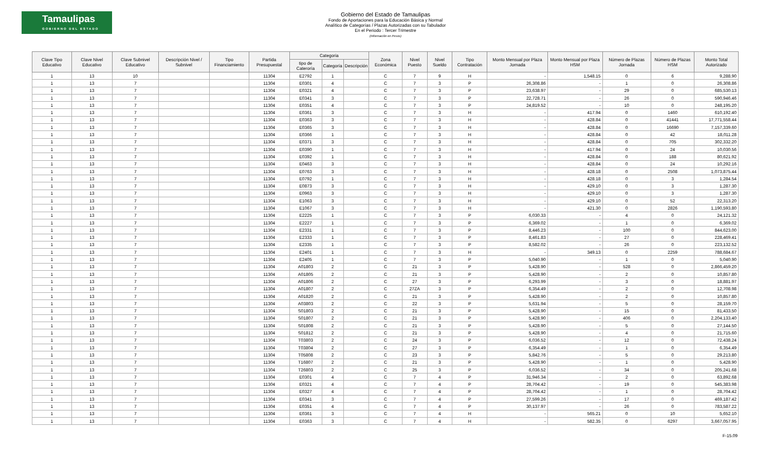Tamaulipas
GOBIERNO DEL ESTADO
Gobierno del Estado de Tamaulipas
Fondo de Aportaciones para la Educación Básica y Normal
Analítico de Categorías / Plazas Autorizadas con su Tabulador
En el Periodo : Tercer Trimestre
(Información en Pesos)
| Clave Tipo Educativo | Clave Nivel Educativo | Clave Subnivel Educativo | Descripción Nivel / Subnivel | Tipo Financiamiento | Partida Presupuestal | Categoria | | | Zona Económica | Nivel Puesto | Nivel Sueldo | Tipo Contratación | Monto Mensual por Plaza Jornada | Monto Mensual por Plaza HSM | Número de Plazas Jornada | Número de Plazas HSM | Monto Total Autorizado |
| --- | --- | --- | --- | --- | --- | --- | --- | --- | --- | --- | --- | --- | --- | --- | --- | --- | --- |
| | | | | | | tipo de Cateroría | Categoría | Descripción | | | | | | | | | |
| 1 | 13 | 10 | | | 11304 | E2792 | 1 | | C | 7 | 9 | H | - | 1,548.15 | 0 | 6 | 9,288.90 |
| 1 | 13 | 7 | | | 11304 | E0301 | 4 | | C | 7 | 3 | P | 26,308.86 | - | 1 | 0 | 26,308.86 |
| 1 | 13 | 7 | | | 11304 | E0321 | 4 | | C | 7 | 3 | P | 23,638.97 | - | 29 | 0 | 685,530.13 |
| 1 | 13 | 7 | | | 11304 | E0341 | 3 | | C | 7 | 3 | P | 22,728.71 | - | 26 | 0 | 590,946.46 |
| 1 | 13 | 7 | | | 11304 | E0351 | 4 | | C | 7 | 3 | P | 24,819.52 | - | 10 | 0 | 248,195.20 |
| 1 | 13 | 7 | | | 11304 | E0361 | 3 | | C | 7 | 3 | H | - | 417.94 | 0 | 1460 | 610,192.40 |
| 1 | 13 | 7 | | | 11304 | E0363 | 3 | | C | 7 | 3 | H | - | 428.84 | 0 | 41441 | 17,771,558.44 |
| 1 | 13 | 7 | | | 11304 | E0365 | 3 | | C | 7 | 3 | H | - | 428.84 | 0 | 16690 | 7,157,339.60 |
| 1 | 13 | 7 | | | 11304 | E0366 | 1 | | C | 7 | 3 | H | - | 428.84 | 0 | 42 | 18,011.28 |
| 1 | 13 | 7 | | | 11304 | E0371 | 3 | | C | 7 | 3 | H | - | 428.84 | 0 | 705 | 302,332.20 |
| 1 | 13 | 7 | | | 11304 | E0390 | 1 | | C | 7 | 3 | H | - | 417.94 | 0 | 24 | 10,030.56 |
| 1 | 13 | 7 | | | 11304 | E0392 | 1 | | C | 7 | 3 | H | - | 428.84 | 0 | 188 | 80,621.92 |
| 1 | 13 | 7 | | | 11304 | E0463 | 3 | | C | 7 | 3 | H | - | 428.84 | 0 | 24 | 10,292.16 |
| 1 | 13 | 7 | | | 11304 | E0763 | 3 | | C | 7 | 3 | H | - | 428.18 | 0 | 2508 | 1,073,875.44 |
| 1 | 13 | 7 | | | 11304 | E0792 | 1 | | C | 7 | 3 | H | - | 428.18 | 0 | 3 | 1,284.54 |
| 1 | 13 | 7 | | | 11304 | E0873 | 3 | | C | 7 | 3 | H | - | 429.10 | 0 | 3 | 1,287.30 |
| 1 | 13 | 7 | | | 11304 | E0963 | 3 | | C | 7 | 3 | H | - | 429.10 | 0 | 3 | 1,287.30 |
| 1 | 13 | 7 | | | 11304 | E1063 | 3 | | C | 7 | 3 | H | - | 429.10 | 0 | 52 | 22,313.20 |
| 1 | 13 | 7 | | | 11304 | E1067 | 3 | | C | 7 | 3 | H | - | 421.30 | 0 | 2826 | 1,190,593.80 |
| 1 | 13 | 7 | | | 11304 | E2225 | 1 | | C | 7 | 3 | P | 6,030.33 | - | 4 | 0 | 24,121.32 |
| 1 | 13 | 7 | | | 11304 | E2227 | 1 | | C | 7 | 3 | P | 6,369.02 | - | 1 | 0 | 6,369.02 |
| 1 | 13 | 7 | | | 11304 | E2331 | 1 | | C | 7 | 3 | P | 8,446.23 | - | 100 | 0 | 844,623.00 |
| 1 | 13 | 7 | | | 11304 | E2333 | 1 | | C | 7 | 3 | P | 8,461.83 | - | 27 | 0 | 228,469.41 |
| 1 | 13 | 7 | | | 11304 | E2335 | 1 | | C | 7 | 3 | P | 8,582.02 | - | 26 | 0 | 223,132.52 |
| 1 | 13 | 7 | | | 11304 | E2401 | 1 | | C | 7 | 3 | H | - | 349.13 | 0 | 2259 | 788,684.67 |
| 1 | 13 | 7 | | | 11304 | E2405 | 1 | | C | 7 | 3 | P | 5,040.90 | - | 1 | 0 | 5,040.90 |
| 1 | 13 | 7 | | | 11304 | A01803 | 2 | | C | 21 | 3 | P | 5,428.90 | - | 528 | 0 | 2,866,459.20 |
| 1 | 13 | 7 | | | 11304 | A01805 | 2 | | C | 21 | 3 | P | 5,428.90 | - | 2 | 0 | 10,857.80 |
| 1 | 13 | 7 | | | 11304 | A01806 | 2 | | C | 27 | 3 | P | 6,293.99 | - | 3 | 0 | 18,881.97 |
| 1 | 13 | 7 | | | 11304 | A01807 | 2 | | C | 27ZA | 3 | P | 6,354.49 | - | 2 | 0 | 12,708.98 |
| 1 | 13 | 7 | | | 11304 | A01820 | 2 | | C | 21 | 3 | P | 5,428.90 | - | 2 | 0 | 10,857.80 |
| 1 | 13 | 7 | | | 11304 | A03803 | 2 | | C | 22 | 3 | P | 5,631.94 | - | 5 | 0 | 28,159.70 |
| 1 | 13 | 7 | | | 11304 | S01803 | 2 | | C | 21 | 3 | P | 5,428.90 | - | 15 | 0 | 81,433.50 |
| 1 | 13 | 7 | | | 11304 | S01807 | 2 | | C | 21 | 3 | P | 5,428.90 | - | 406 | 0 | 2,204,133.40 |
| 1 | 13 | 7 | | | 11304 | S01808 | 2 | | C | 21 | 3 | P | 5,428.90 | - | 5 | 0 | 27,144.50 |
| 1 | 13 | 7 | | | 11304 | S01812 | 2 | | C | 21 | 3 | P | 5,428.90 | - | 4 | 0 | 21,715.60 |
| 1 | 13 | 7 | | | 11304 | T03803 | 2 | | C | 24 | 3 | P | 6,036.52 | - | 12 | 0 | 72,438.24 |
| 1 | 13 | 7 | | | 11304 | T03804 | 2 | | C | 27 | 3 | P | 6,354.49 | - | 1 | 0 | 6,354.49 |
| 1 | 13 | 7 | | | 11304 | T05808 | 2 | | C | 23 | 3 | P | 5,842.76 | - | 5 | 0 | 29,213.80 |
| 1 | 13 | 7 | | | 11304 | T16807 | 2 | | C | 21 | 3 | P | 5,428.90 | - | 1 | 0 | 5,428.90 |
| 1 | 13 | 7 | | | 11304 | T26803 | 2 | | C | 25 | 3 | P | 6,036.52 | - | 34 | 0 | 205,241.68 |
| 1 | 13 | 7 | | | 11304 | E0301 | 4 | | C | 7 | 4 | P | 31,946.34 | - | 2 | 0 | 63,892.68 |
| 1 | 13 | 7 | | | 11304 | E0321 | 4 | | C | 7 | 4 | P | 28,704.42 | - | 19 | 0 | 545,383.98 |
| 1 | 13 | 7 | | | 11304 | E0327 | 4 | | C | 7 | 4 | P | 28,704.42 | - | 1 | 0 | 28,704.42 |
| 1 | 13 | 7 | | | 11304 | E0341 | 3 | | C | 7 | 4 | P | 27,599.26 | - | 17 | 0 | 469,187.42 |
| 1 | 13 | 7 | | | 11304 | E0351 | 4 | | C | 7 | 4 | P | 30,137.97 | - | 26 | 0 | 783,587.22 |
| 1 | 13 | 7 | | | 11304 | E0361 | 3 | | C | 7 | 4 | H | - | 565.21 | 0 | 10 | 5,652.10 |
| 1 | 13 | 7 | | | 11304 | E0363 | 3 | | C | 7 | 4 | H | - | 582.35 | 0 | 6297 | 3,667,057.95 |
F-15.09